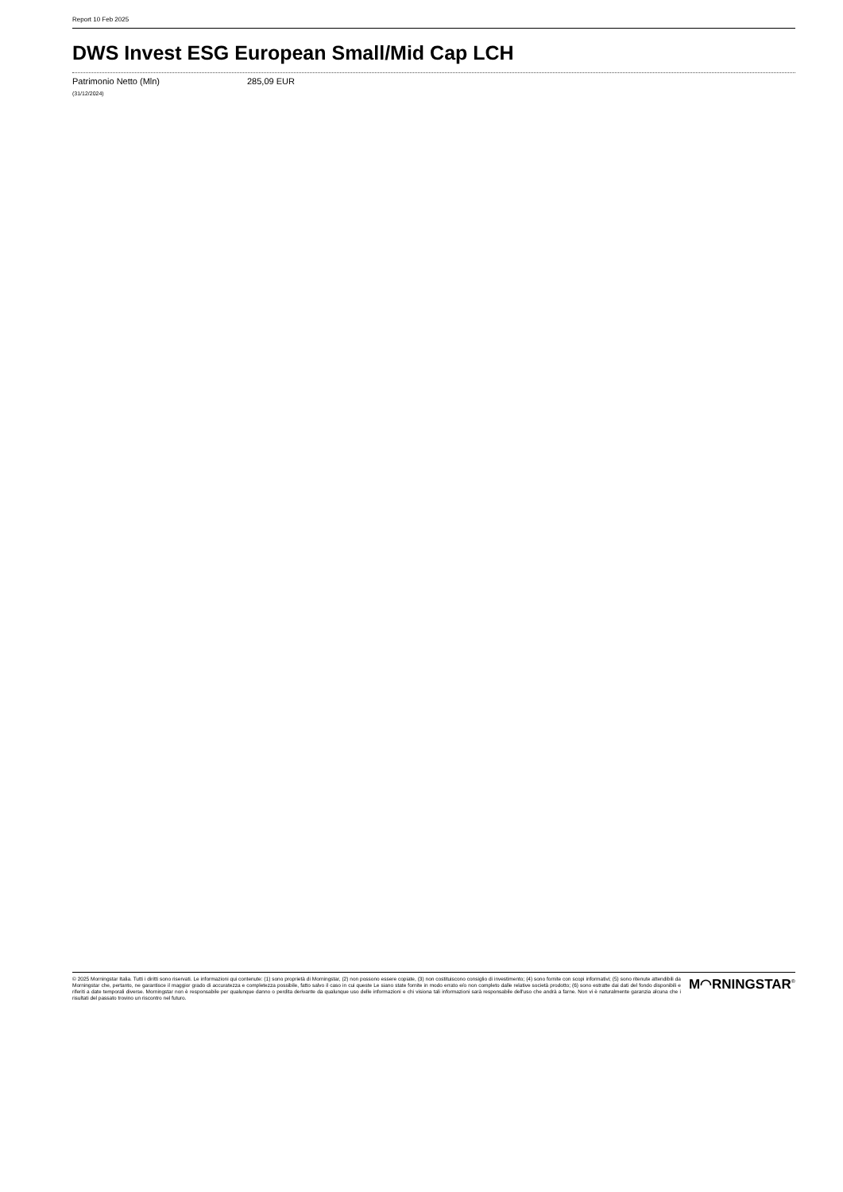Report 10 Feb 2025
DWS Invest ESG European Small/Mid Cap LCH
| Patrimonio Netto (Mln) | 285,09 EUR |
| (31/12/2024) | |
© 2025 Morningstar Italia. Tutti i diritti sono riservati. Le informazioni qui contenute: (1) sono proprietà di Morningstar, (2) non possono essere copiate, (3) non costituiscono consiglio di investimento; (4) sono fornite con scopi informativi; (5) sono ritenute attendibili da Morningstar che, pertanto, ne garantisce il maggior grado di accuratezza e completezza possibile, fatto salvo il caso in cui queste Le siano state fornite in modo errato e/o non completo dalle relative società prodotto; (6) sono estratte dai dati del fondo disponibili e riferiti a date temporali diverse. Morningstar non è responsabile per qualunque danno o perdita derivante da qualunque uso delle informazioni e chi visiona tali informazioni sarà responsabile dell'uso che andrà a farne. Non vi è naturalmente garanzia alcuna che i risultati del passato trovino un riscontro nel futuro.
M◠RNINGSTAR<sup>®</sup>